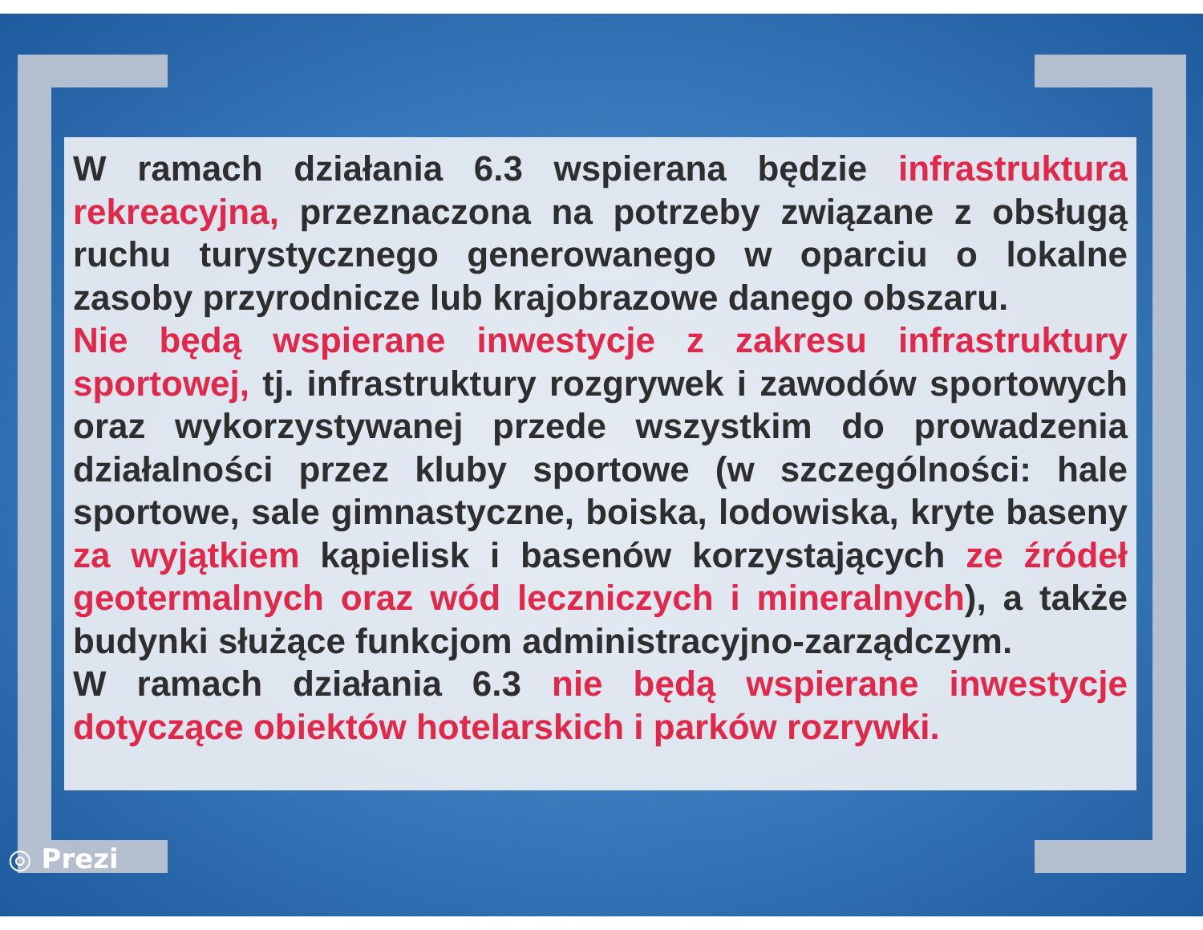W ramach działania 6.3 wspierana będzie infrastruktura rekreacyjna, przeznaczona na potrzeby związane z obsługą ruchu turystycznego generowanego w oparciu o lokalne zasoby przyrodnicze lub krajobrazowe danego obszaru.
Nie będą wspierane inwestycje z zakresu infrastruktury sportowej, tj. infrastruktury rozgrywek i zawodów sportowych oraz wykorzystywanej przede wszystkim do prowadzenia działalności przez kluby sportowe (w szczególności: hale sportowe, sale gimnastyczne, boiska, lodowiska, kryte baseny za wyjątkiem kąpielisk i basenów korzystających ze źródeł geotermalnych oraz wód leczniczych i mineralnych), a także budynki służące funkcjom administracyjno-zarządczym.
W ramach działania 6.3 nie będą wspierane inwestycje dotyczące obiektów hotelarskich i parków rozrywki.
◎ Prezi